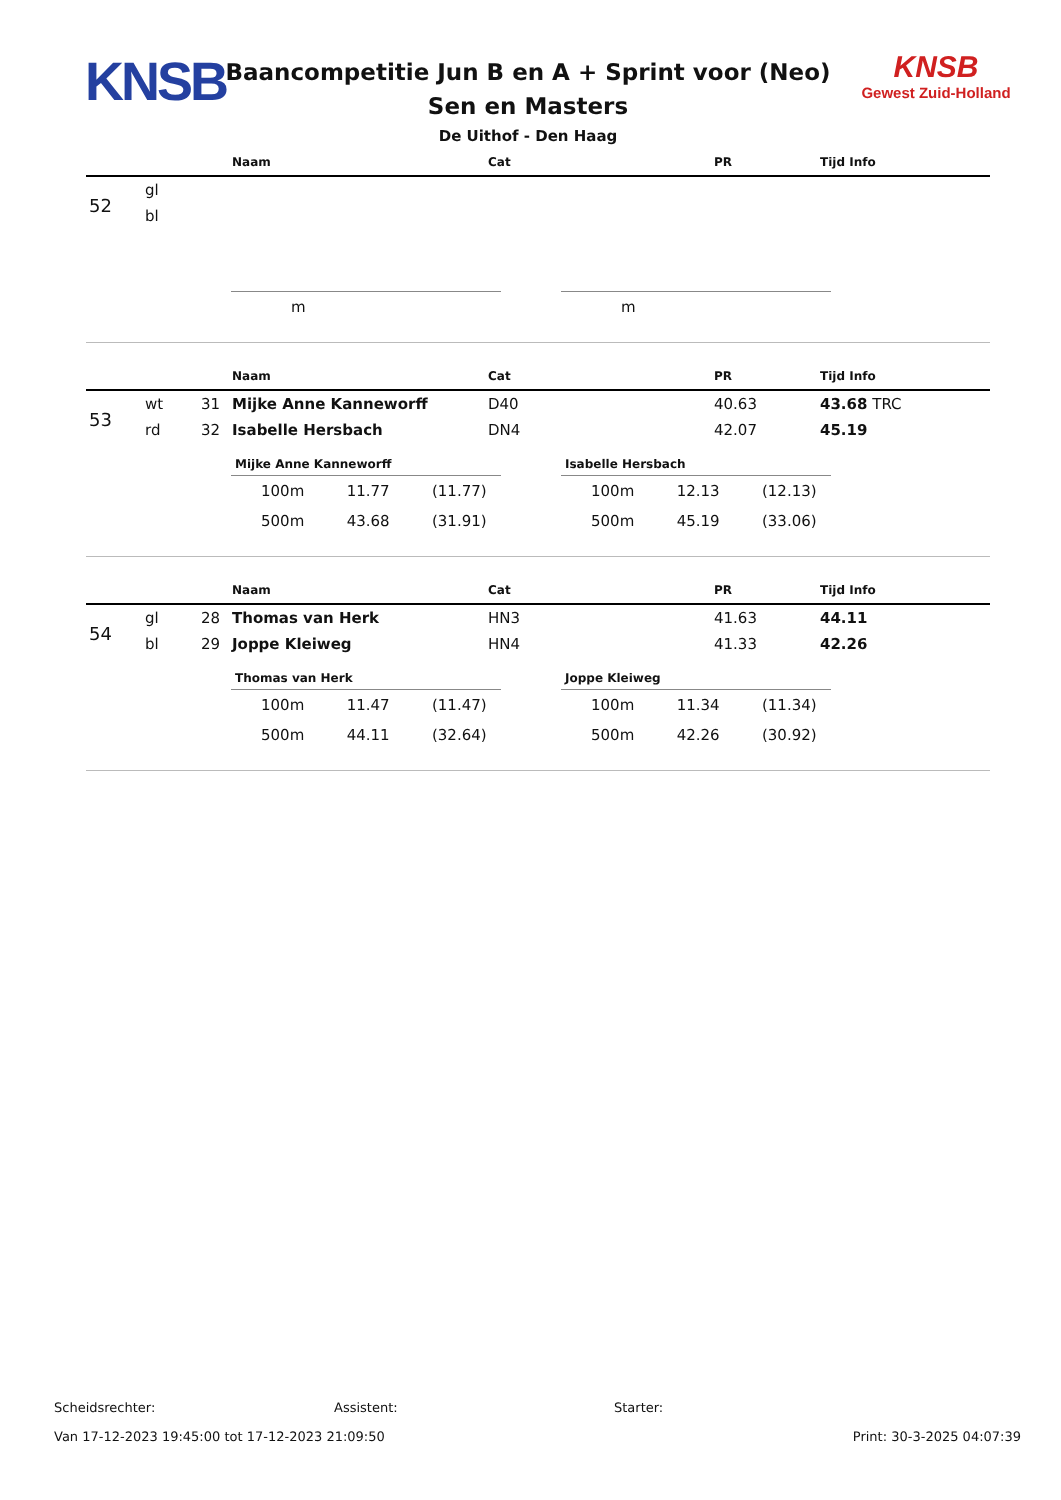KNSB
Baancompetitie Jun B en A + Sprint voor (Neo)
Sen en Masters
De Uithof - Den Haag
KNSB
Gewest Zuid-Holland
| | | | Naam | Cat | PR | Tijd Info |
| --- | --- | --- | --- | --- | --- | --- |
| 52 | gl | | | | | |
| | bl | | | | | |
| m |
| m |
| | | | Naam | Cat | PR | Tijd Info |
| --- | --- | --- | --- | --- | --- | --- |
| 53 | wt | 31 | Mijke Anne Kanneworff | D40 | 40.63 | 43.68 TRC |
| | rd | 32 | Isabelle Hersbach | DN4 | 42.07 | 45.19 |
Mijke Anne Kanneworff
| 100m | 11.77 | (11.77) |
| 500m | 43.68 | (31.91) |
Isabelle Hersbach
| 100m | 12.13 | (12.13) |
| 500m | 45.19 | (33.06) |
| | | | Naam | Cat | PR | Tijd Info |
| --- | --- | --- | --- | --- | --- | --- |
| 54 | gl | 28 | Thomas van Herk | HN3 | 41.63 | 44.11 |
| | bl | 29 | Joppe Kleiweg | HN4 | 41.33 | 42.26 |
Thomas van Herk
| 100m | 11.47 | (11.47) |
| 500m | 44.11 | (32.64) |
Joppe Kleiweg
| 100m | 11.34 | (11.34) |
| 500m | 42.26 | (30.92) |
Scheidsrechter: Assistent: Starter:
Van 17-12-2023 19:45:00 tot 17-12-2023 21:09:50 Print: 30-3-2025 04:07:39